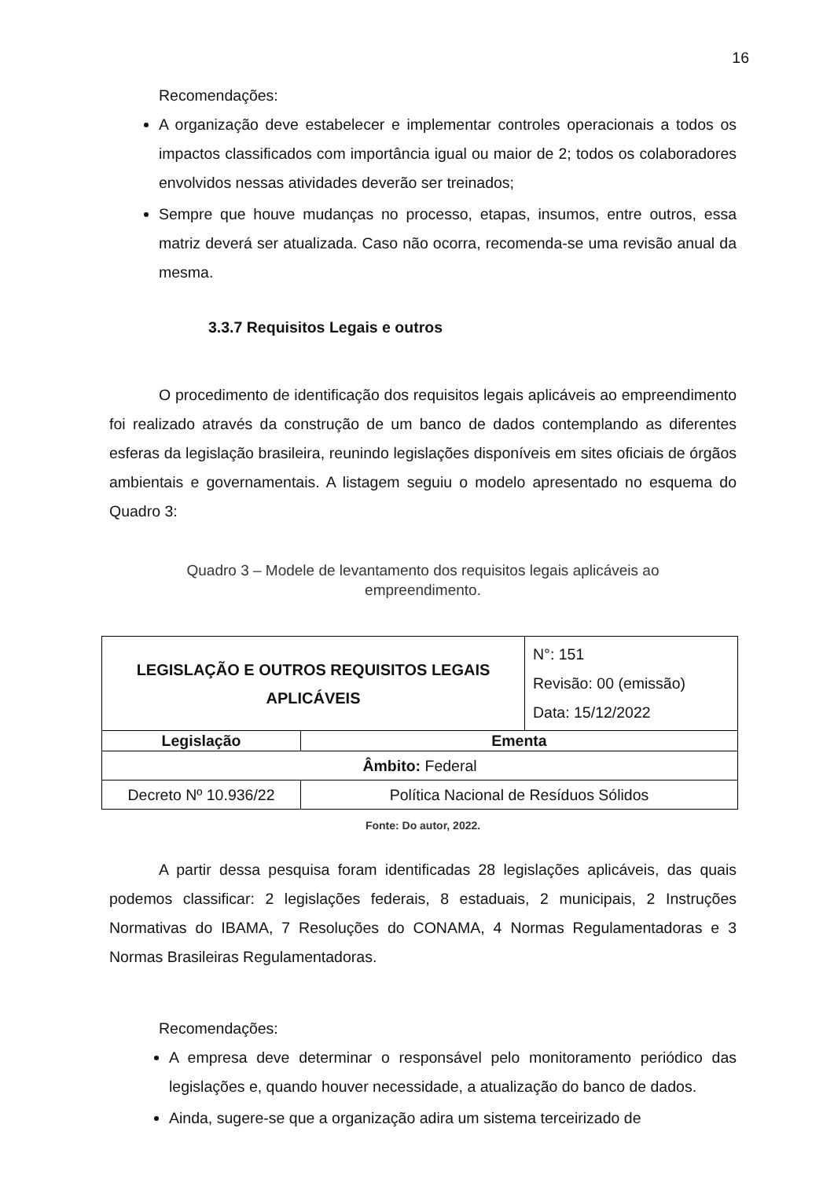16
Recomendações:
A organização deve estabelecer e implementar controles operacionais a todos os impactos classificados com importância igual ou maior de 2; todos os colaboradores envolvidos nessas atividades deverão ser treinados;
Sempre que houve mudanças no processo, etapas, insumos, entre outros, essa matriz deverá ser atualizada. Caso não ocorra, recomenda-se uma revisão anual da mesma.
3.3.7 Requisitos Legais e outros
O procedimento de identificação dos requisitos legais aplicáveis ao empreendimento foi realizado através da construção de um banco de dados contemplando as diferentes esferas da legislação brasileira, reunindo legislações disponíveis em sites oficiais de órgãos ambientais e governamentais. A listagem seguiu o modelo apresentado no esquema do Quadro 3:
Quadro 3 – Modele de levantamento dos requisitos legais aplicáveis ao
empreendimento.
| LEGISLAÇÃO E OUTROS REQUISITOS LEGAIS APLICÁVEIS | | N°: 151 Revisão: 00 (emissão) Data: 15/12/2022 |
| Legislação | Ementa | |
| Âmbito: Federal | | |
| Decreto Nº 10.936/22 | Política Nacional de Resíduos Sólidos | |
Fonte: Do autor, 2022.
A partir dessa pesquisa foram identificadas 28 legislações aplicáveis, das quais podemos classificar: 2 legislações federais, 8 estaduais, 2 municipais, 2 Instruções Normativas do IBAMA, 7 Resoluções do CONAMA, 4 Normas Regulamentadoras e 3 Normas Brasileiras Regulamentadoras.
Recomendações:
A empresa deve determinar o responsável pelo monitoramento periódico das legislações e, quando houver necessidade, a atualização do banco de dados.
Ainda, sugere-se que a organização adira um sistema terceirizado de